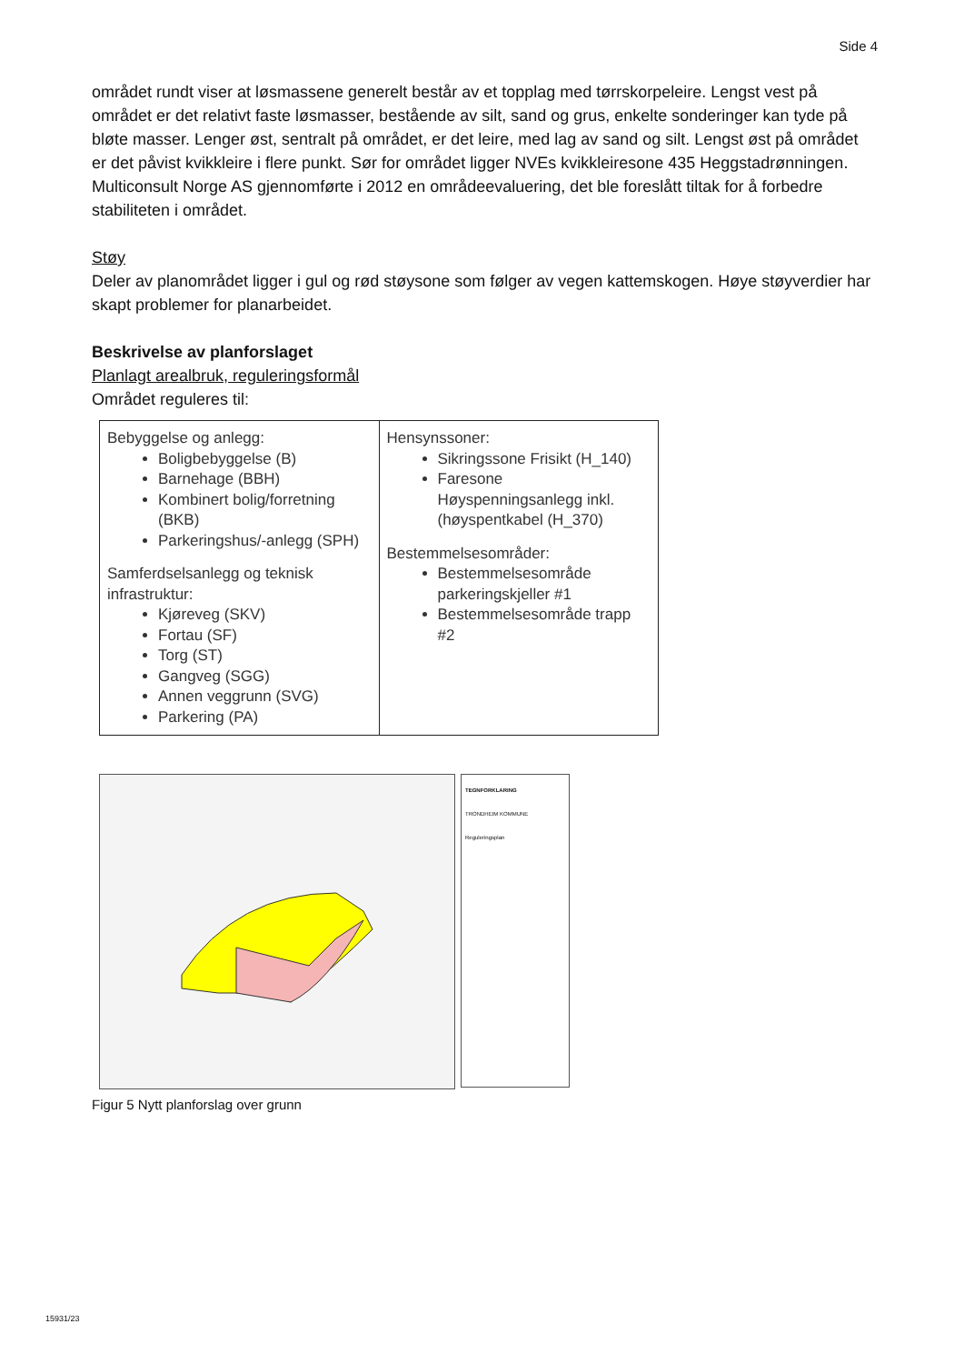Side 4
området rundt viser at løsmassene generelt består av et topplag med tørrskorpeleire. Lengst vest på området er det relativt faste løsmasser, bestående av silt, sand og grus, enkelte sonderinger kan tyde på bløte masser. Lenger øst, sentralt på området, er det leire, med lag av sand og silt. Lengst øst på området er det påvist kvikkleire i flere punkt. Sør for området ligger NVEs kvikkleiresone 435 Heggstadrønningen. Multiconsult Norge AS gjennomførte i 2012 en områdeevaluering, det ble foreslått tiltak for å forbedre stabiliteten i området.
Støy
Deler av planområdet ligger i gul og rød støysone som følger av vegen kattemskogen. Høye støyverdier har skapt problemer for planarbeidet.
Beskrivelse av planforslaget
Planlagt arealbruk, reguleringsformål
Området reguleres til:
| Bebyggelse og anlegg: Boligbebyggelse (B) Barnehage (BBH) Kombinert bolig/forretning (BKB) Parkeringshus/-anlegg (SPH) Samferdselsanlegg og teknisk infrastruktur: Kjøreveg (SKV) Fortau (SF) Torg (ST) Gangveg (SGG) Annen veggrunn (SVG) Parkering (PA) | Hensynssoner: Sikringssone Frisikt (H_140) Faresone Høyspenningsanlegg inkl. (høyspentkabel (H_370) Bestemmelsesområder: Bestemmelsesområde parkeringskjeller #1 Bestemmelsesområde trapp #2 |
TEGNFORKLARING
TRONDHEIM KOMMUNE
Reguleringsplan
Figur 5 Nytt planforslag over grunn
15931/23